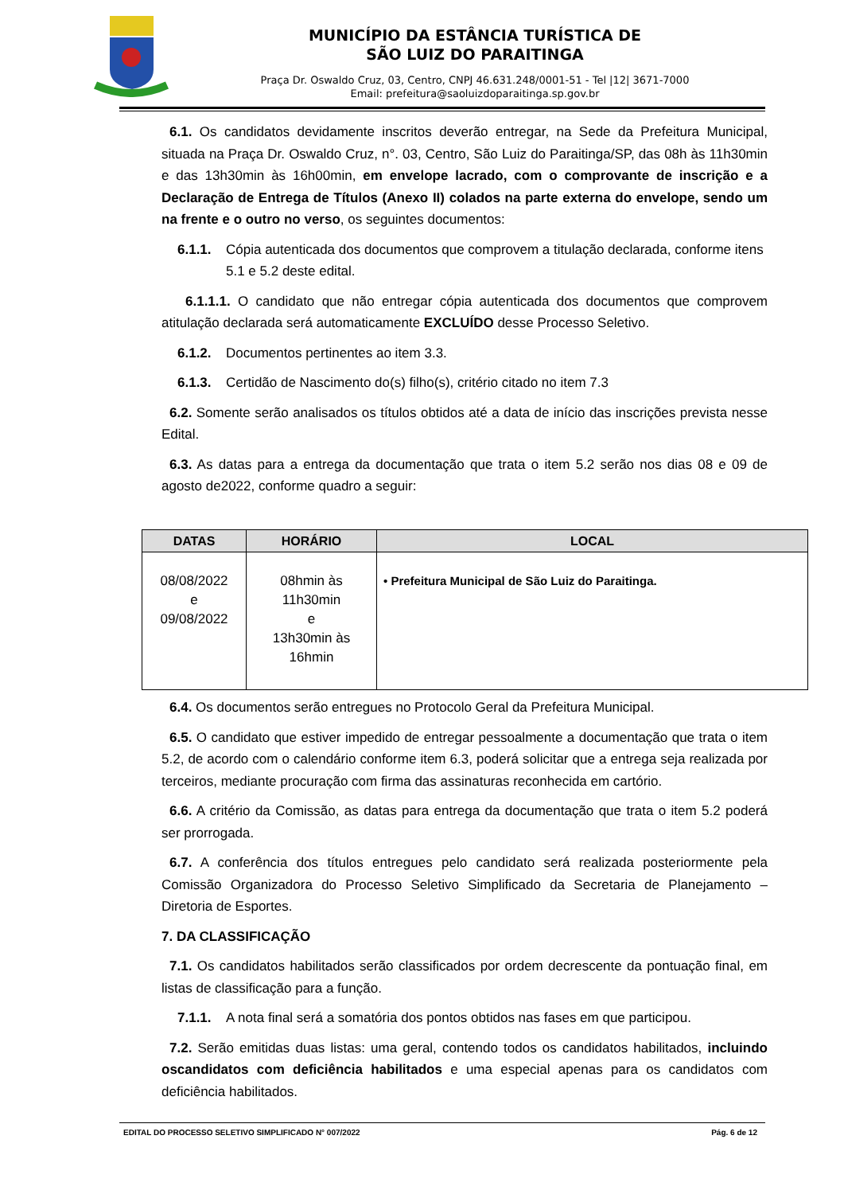MUNICÍPIO DA ESTÂNCIA TURÍSTICA DE
SÃO LUIZ DO PARAITINGA
Praça Dr. Oswaldo Cruz, 03, Centro, CNPJ 46.631.248/0001-51 - Tel |12| 3671-7000
Email: prefeitura@saoluizdoparaitinga.sp.gov.br
6.1. Os candidatos devidamente inscritos deverão entregar, na Sede da Prefeitura Municipal, situada na Praça Dr. Oswaldo Cruz, n°. 03, Centro, São Luiz do Paraitinga/SP, das 08h às 11h30min e das 13h30min às 16h00min, em envelope lacrado, com o comprovante de inscrição e a Declaração de Entrega de Títulos (Anexo II) colados na parte externa do envelope, sendo um na frente e o outro no verso, os seguintes documentos:
6.1.1. Cópia autenticada dos documentos que comprovem a titulação declarada, conforme itens 5.1 e 5.2 deste edital.
6.1.1.1. O candidato que não entregar cópia autenticada dos documentos que comprovem atitulação declarada será automaticamente EXCLUÍDO desse Processo Seletivo.
6.1.2. Documentos pertinentes ao item 3.3.
6.1.3. Certidão de Nascimento do(s) filho(s), critério citado no item 7.3
6.2. Somente serão analisados os títulos obtidos até a data de início das inscrições prevista nesse Edital.
6.3. As datas para a entrega da documentação que trata o item 5.2 serão nos dias 08 e 09 de agosto de2022, conforme quadro a seguir:
| DATAS | HORÁRIO | LOCAL |
| --- | --- | --- |
| 08/08/2022 e 09/08/2022 | 08hmin às 11h30min e 13h30min às 16hmin | • Prefeitura Municipal de São Luiz do Paraitinga. |
6.4. Os documentos serão entregues no Protocolo Geral da Prefeitura Municipal.
6.5. O candidato que estiver impedido de entregar pessoalmente a documentação que trata o item 5.2, de acordo com o calendário conforme item 6.3, poderá solicitar que a entrega seja realizada por terceiros, mediante procuração com firma das assinaturas reconhecida em cartório.
6.6. A critério da Comissão, as datas para entrega da documentação que trata o item 5.2 poderá ser prorrogada.
6.7. A conferência dos títulos entregues pelo candidato será realizada posteriormente pela Comissão Organizadora do Processo Seletivo Simplificado da Secretaria de Planejamento – Diretoria de Esportes.
7. DA CLASSIFICAÇÃO
7.1. Os candidatos habilitados serão classificados por ordem decrescente da pontuação final, em listas de classificação para a função.
7.1.1. A nota final será a somatória dos pontos obtidos nas fases em que participou.
7.2. Serão emitidas duas listas: uma geral, contendo todos os candidatos habilitados, incluindo oscandidatos com deficiência habilitados e uma especial apenas para os candidatos com deficiência habilitados.
EDITAL DO PROCESSO SELETIVO SIMPLIFICADO N° 007/2022 Pág. 6 de 12